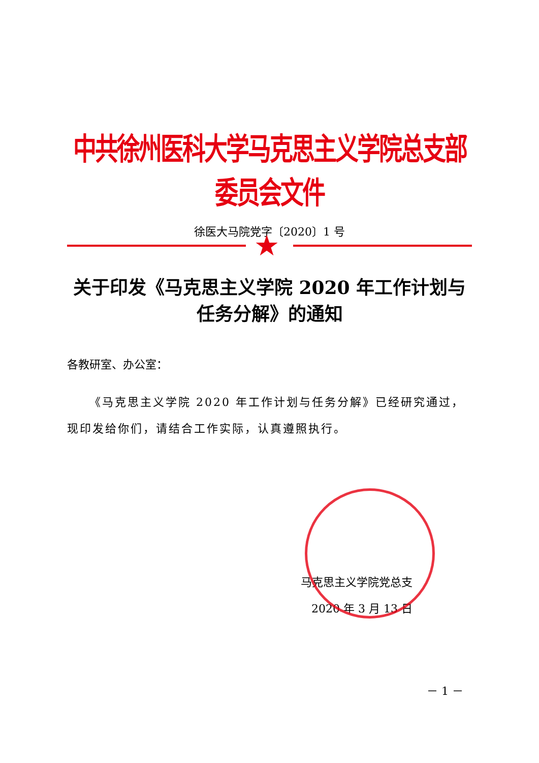中共徐州医科大学马克思主义学院总支部委员会文件
徐医大马院党字〔2020〕1 号
★
关于印发《马克思主义学院 2020 年工作计划与
任务分解》的通知
各教研室、办公室：
《马克思主义学院 2020 年工作计划与任务分解》已经研究通过，现印发给你们，请结合工作实际，认真遵照执行。
马克思主义学院党总支
2020 年 3 月 13 日
－ 1 －